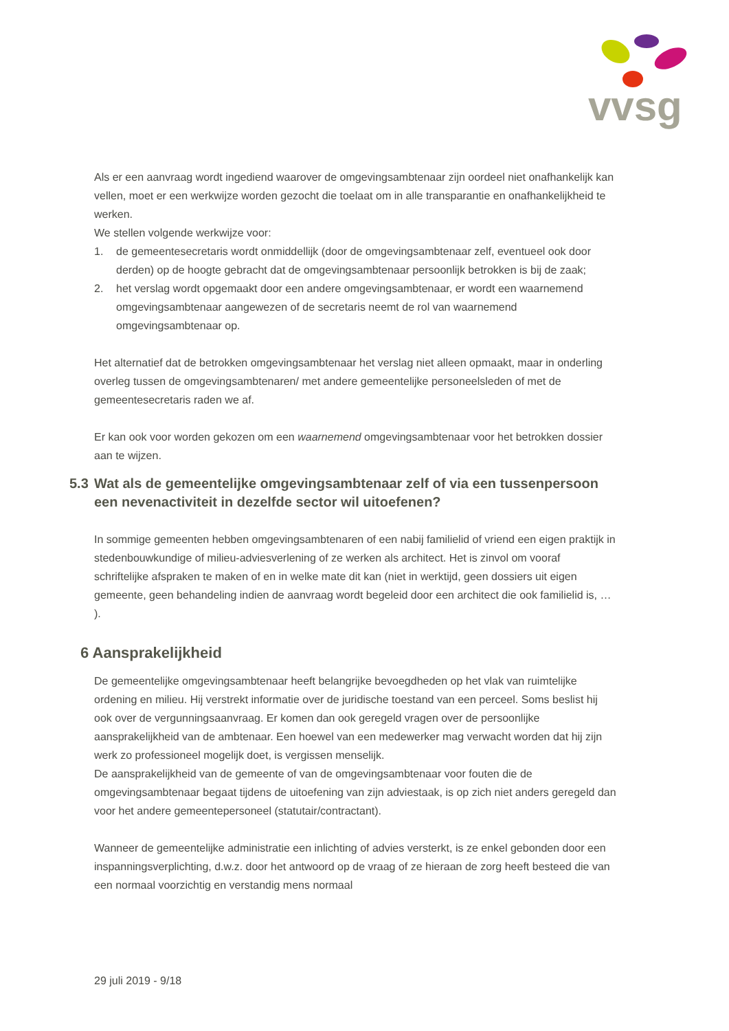vvsg
Als er een aanvraag wordt ingediend waarover de omgevingsambtenaar zijn oordeel niet onafhankelijk kan vellen, moet er een werkwijze worden gezocht die toelaat om in alle transparantie en onafhankelijkheid te werken.
We stellen volgende werkwijze voor:
1. de gemeentesecretaris wordt onmiddellijk (door de omgevingsambtenaar zelf, eventueel ook door derden) op de hoogte gebracht dat de omgevingsambtenaar persoonlijk betrokken is bij de zaak;
2. het verslag wordt opgemaakt door een andere omgevingsambtenaar, er wordt een waarnemend omgevingsambtenaar aangewezen of de secretaris neemt de rol van waarnemend omgevingsambtenaar op.
Het alternatief dat de betrokken omgevingsambtenaar het verslag niet alleen opmaakt, maar in onderling overleg tussen de omgevingsambtenaren/ met andere gemeentelijke personeelsleden of met de gemeentesecretaris raden we af.
Er kan ook voor worden gekozen om een waarnemend omgevingsambtenaar voor het betrokken dossier aan te wijzen.
5.3 Wat als de gemeentelijke omgevingsambtenaar zelf of via een tussenpersoon een nevenactiviteit in dezelfde sector wil uitoefenen?
In sommige gemeenten hebben omgevingsambtenaren of een nabij familielid of vriend een eigen praktijk in stedenbouwkundige of milieu-adviesverlening of ze werken als architect. Het is zinvol om vooraf schriftelijke afspraken te maken of en in welke mate dit kan (niet in werktijd, geen dossiers uit eigen gemeente, geen behandeling indien de aanvraag wordt begeleid door een architect die ook familielid is, … ).
6 Aansprakelijkheid
De gemeentelijke omgevingsambtenaar heeft belangrijke bevoegdheden op het vlak van ruimtelijke ordening en milieu. Hij verstrekt informatie over de juridische toestand van een perceel. Soms beslist hij ook over de vergunningsaanvraag. Er komen dan ook geregeld vragen over de persoonlijke aansprakelijkheid van de ambtenaar. Een hoewel van een medewerker mag verwacht worden dat hij zijn werk zo professioneel mogelijk doet, is vergissen menselijk.
De aansprakelijkheid van de gemeente of van de omgevingsambtenaar voor fouten die de omgevingsambtenaar begaat tijdens de uitoefening van zijn adviestaak, is op zich niet anders geregeld dan voor het andere gemeentepersoneel (statutair/contractant).
Wanneer de gemeentelijke administratie een inlichting of advies versterkt, is ze enkel gebonden door een inspanningsverplichting, d.w.z. door het antwoord op de vraag of ze hieraan de zorg heeft besteed die van een normaal voorzichtig en verstandig mens normaal
29 juli 2019 - 9/18